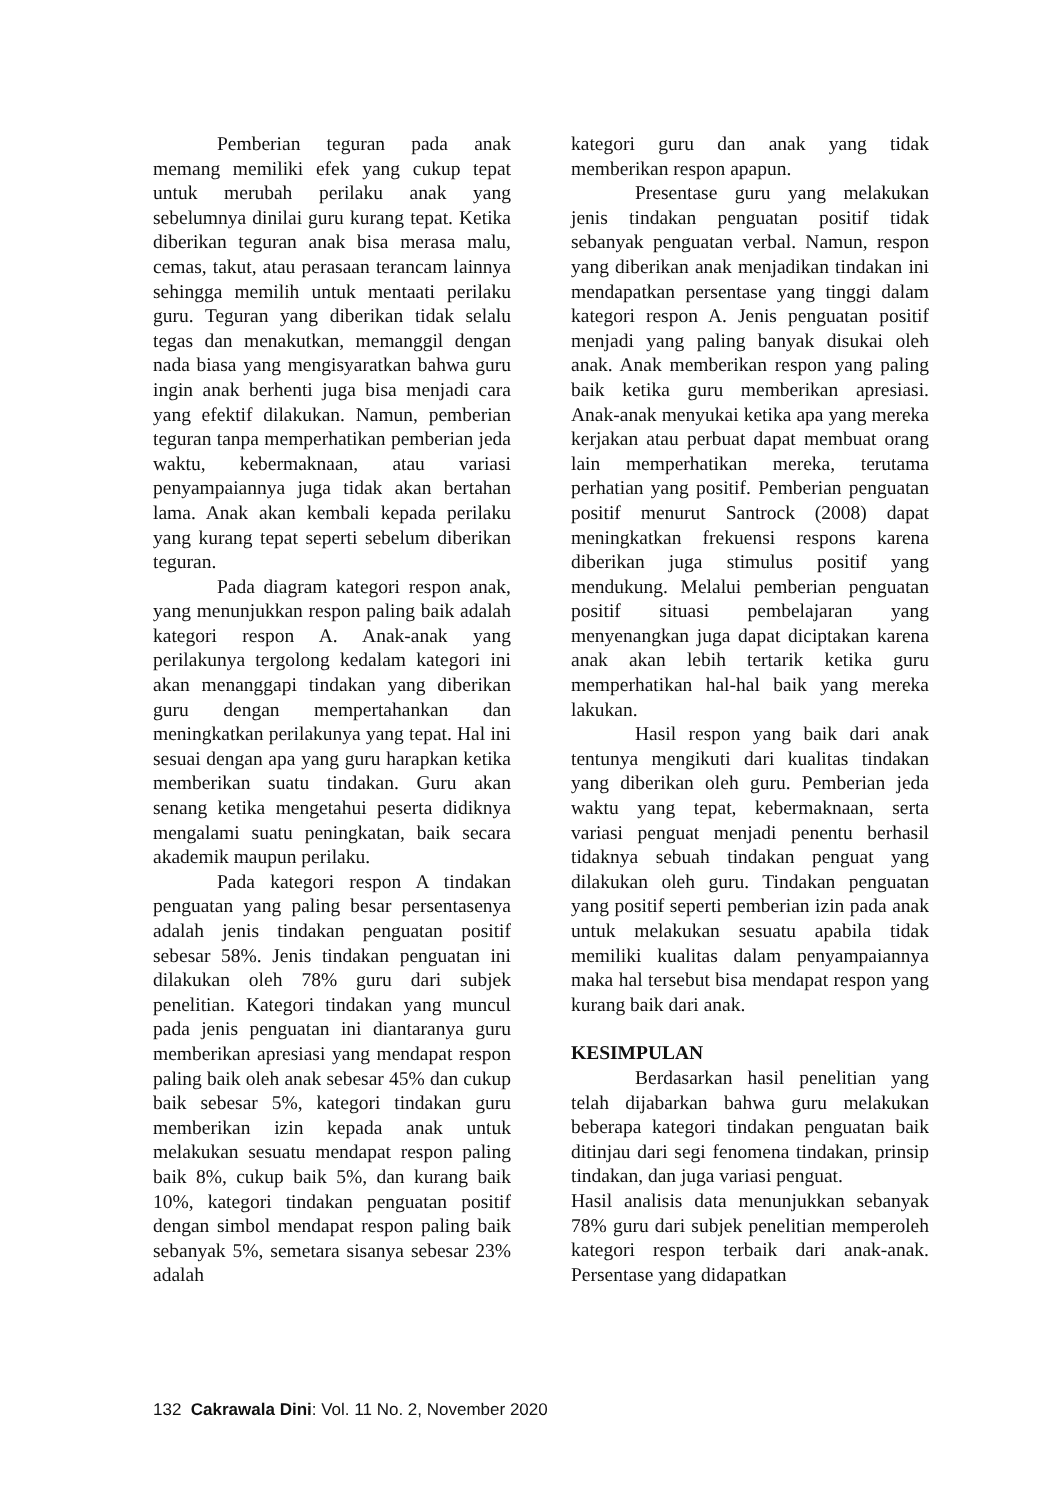Pemberian teguran pada anak memang memiliki efek yang cukup tepat untuk merubah perilaku anak yang sebelumnya dinilai guru kurang tepat. Ketika diberikan teguran anak bisa merasa malu, cemas, takut, atau perasaan terancam lainnya sehingga memilih untuk mentaati perilaku guru. Teguran yang diberikan tidak selalu tegas dan menakutkan, memanggil dengan nada biasa yang mengisyaratkan bahwa guru ingin anak berhenti juga bisa menjadi cara yang efektif dilakukan. Namun, pemberian teguran tanpa memperhatikan pemberian jeda waktu, kebermaknaan, atau variasi penyampaiannya juga tidak akan bertahan lama. Anak akan kembali kepada perilaku yang kurang tepat seperti sebelum diberikan teguran.
Pada diagram kategori respon anak, yang menunjukkan respon paling baik adalah kategori respon A. Anak-anak yang perilakunya tergolong kedalam kategori ini akan menanggapi tindakan yang diberikan guru dengan mempertahankan dan meningkatkan perilakunya yang tepat. Hal ini sesuai dengan apa yang guru harapkan ketika memberikan suatu tindakan. Guru akan senang ketika mengetahui peserta didiknya mengalami suatu peningkatan, baik secara akademik maupun perilaku.
Pada kategori respon A tindakan penguatan yang paling besar persentasenya adalah jenis tindakan penguatan positif sebesar 58%. Jenis tindakan penguatan ini dilakukan oleh 78% guru dari subjek penelitian. Kategori tindakan yang muncul pada jenis penguatan ini diantaranya guru memberikan apresiasi yang mendapat respon paling baik oleh anak sebesar 45% dan cukup baik sebesar 5%, kategori tindakan guru memberikan izin kepada anak untuk melakukan sesuatu mendapat respon paling baik 8%, cukup baik 5%, dan kurang baik 10%, kategori tindakan penguatan positif dengan simbol mendapat respon paling baik sebanyak 5%, semetara sisanya sebesar 23% adalah
kategori guru dan anak yang tidak memberikan respon apapun.
Presentase guru yang melakukan jenis tindakan penguatan positif tidak sebanyak penguatan verbal. Namun, respon yang diberikan anak menjadikan tindakan ini mendapatkan persentase yang tinggi dalam kategori respon A. Jenis penguatan positif menjadi yang paling banyak disukai oleh anak. Anak memberikan respon yang paling baik ketika guru memberikan apresiasi. Anak-anak menyukai ketika apa yang mereka kerjakan atau perbuat dapat membuat orang lain memperhatikan mereka, terutama perhatian yang positif. Pemberian penguatan positif menurut Santrock (2008) dapat meningkatkan frekuensi respons karena diberikan juga stimulus positif yang mendukung. Melalui pemberian penguatan positif situasi pembelajaran yang menyenangkan juga dapat diciptakan karena anak akan lebih tertarik ketika guru memperhatikan hal-hal baik yang mereka lakukan.
Hasil respon yang baik dari anak tentunya mengikuti dari kualitas tindakan yang diberikan oleh guru. Pemberian jeda waktu yang tepat, kebermaknaan, serta variasi penguat menjadi penentu berhasil tidaknya sebuah tindakan penguat yang dilakukan oleh guru. Tindakan penguatan yang positif seperti pemberian izin pada anak untuk melakukan sesuatu apabila tidak memiliki kualitas dalam penyampaiannya maka hal tersebut bisa mendapat respon yang kurang baik dari anak.
KESIMPULAN
Berdasarkan hasil penelitian yang telah dijabarkan bahwa guru melakukan beberapa kategori tindakan penguatan baik ditinjau dari segi fenomena tindakan, prinsip tindakan, dan juga variasi penguat.
Hasil analisis data menunjukkan sebanyak 78% guru dari subjek penelitian memperoleh kategori respon terbaik dari anak-anak. Persentase yang didapatkan
132 Cakrawala Dini: Vol. 11 No. 2, November 2020